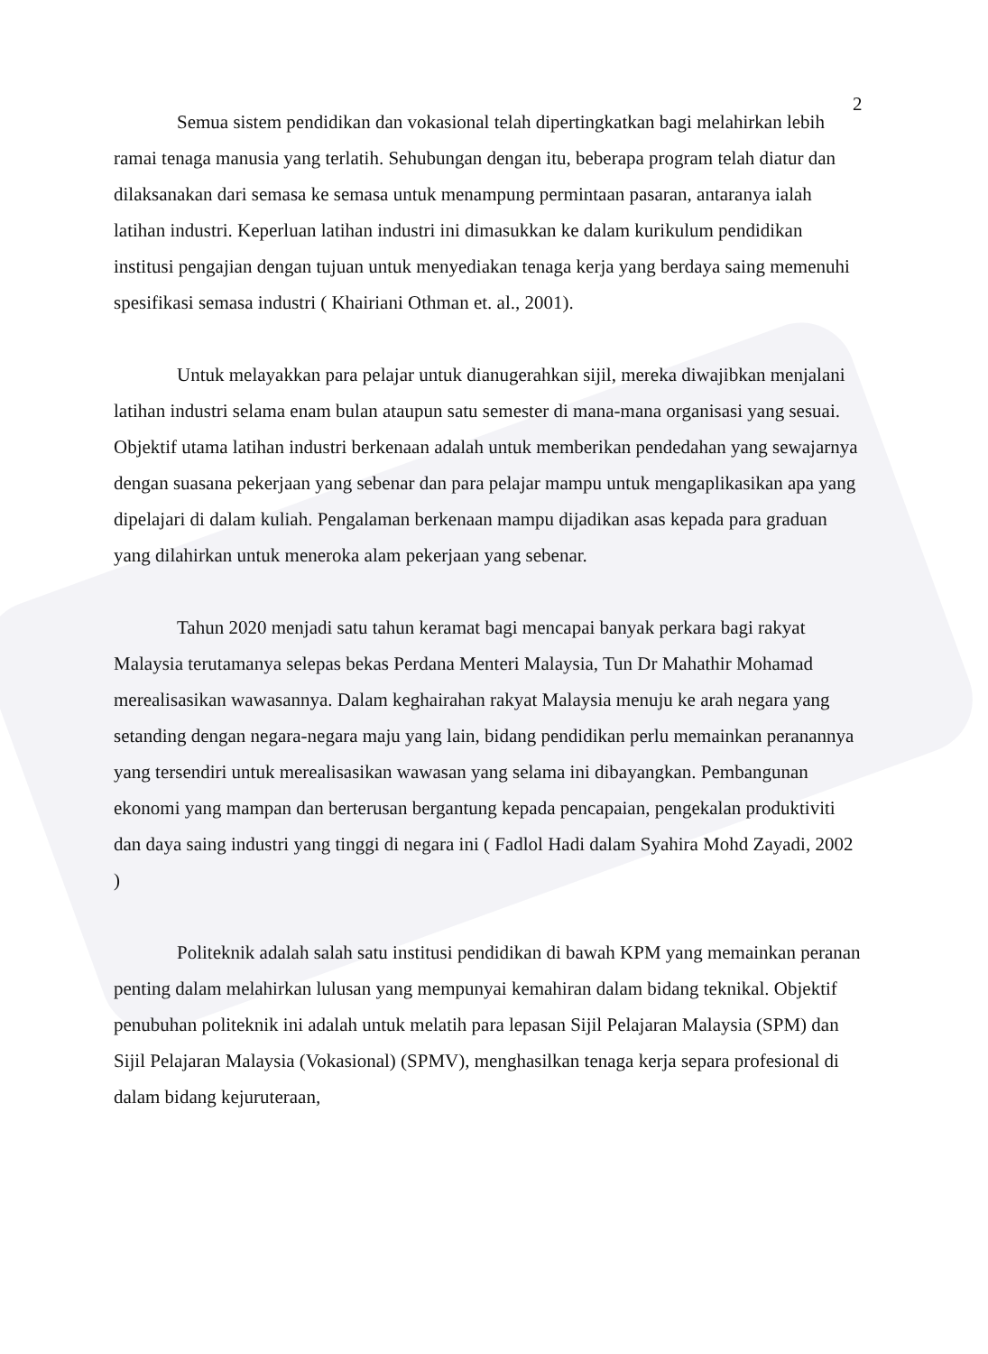2
Semua sistem pendidikan dan vokasional telah dipertingkatkan bagi melahirkan lebih ramai tenaga manusia yang terlatih. Sehubungan dengan itu, beberapa program telah diatur dan dilaksanakan dari semasa ke semasa untuk menampung permintaan pasaran, antaranya ialah latihan industri. Keperluan latihan industri ini dimasukkan ke dalam kurikulum pendidikan institusi pengajian dengan tujuan untuk menyediakan tenaga kerja yang berdaya saing memenuhi spesifikasi semasa industri ( Khairiani Othman et. al., 2001).
Untuk melayakkan para pelajar untuk dianugerahkan sijil, mereka diwajibkan menjalani latihan industri selama enam bulan ataupun satu semester di mana-mana organisasi yang sesuai. Objektif utama latihan industri berkenaan adalah untuk memberikan pendedahan yang sewajarnya dengan suasana pekerjaan yang sebenar dan para pelajar mampu untuk mengaplikasikan apa yang dipelajari di dalam kuliah. Pengalaman berkenaan mampu dijadikan asas kepada para graduan yang dilahirkan untuk meneroka alam pekerjaan yang sebenar.
Tahun 2020 menjadi satu tahun keramat bagi mencapai banyak perkara bagi rakyat Malaysia terutamanya selepas bekas Perdana Menteri Malaysia, Tun Dr Mahathir Mohamad merealisasikan wawasannya. Dalam keghairahan rakyat Malaysia menuju ke arah negara yang setanding dengan negara-negara maju yang lain, bidang pendidikan perlu memainkan peranannya yang tersendiri untuk merealisasikan wawasan yang selama ini dibayangkan. Pembangunan ekonomi yang mampan dan berterusan bergantung kepada pencapaian, pengekalan produktiviti dan daya saing industri yang tinggi di negara ini ( Fadlol Hadi dalam Syahira Mohd Zayadi, 2002 )
Politeknik adalah salah satu institusi pendidikan di bawah KPM yang memainkan peranan penting dalam melahirkan lulusan yang mempunyai kemahiran dalam bidang teknikal. Objektif penubuhan politeknik ini adalah untuk melatih para lepasan Sijil Pelajaran Malaysia (SPM) dan Sijil Pelajaran Malaysia (Vokasional) (SPMV), menghasilkan tenaga kerja separa profesional di dalam bidang kejuruteraan,